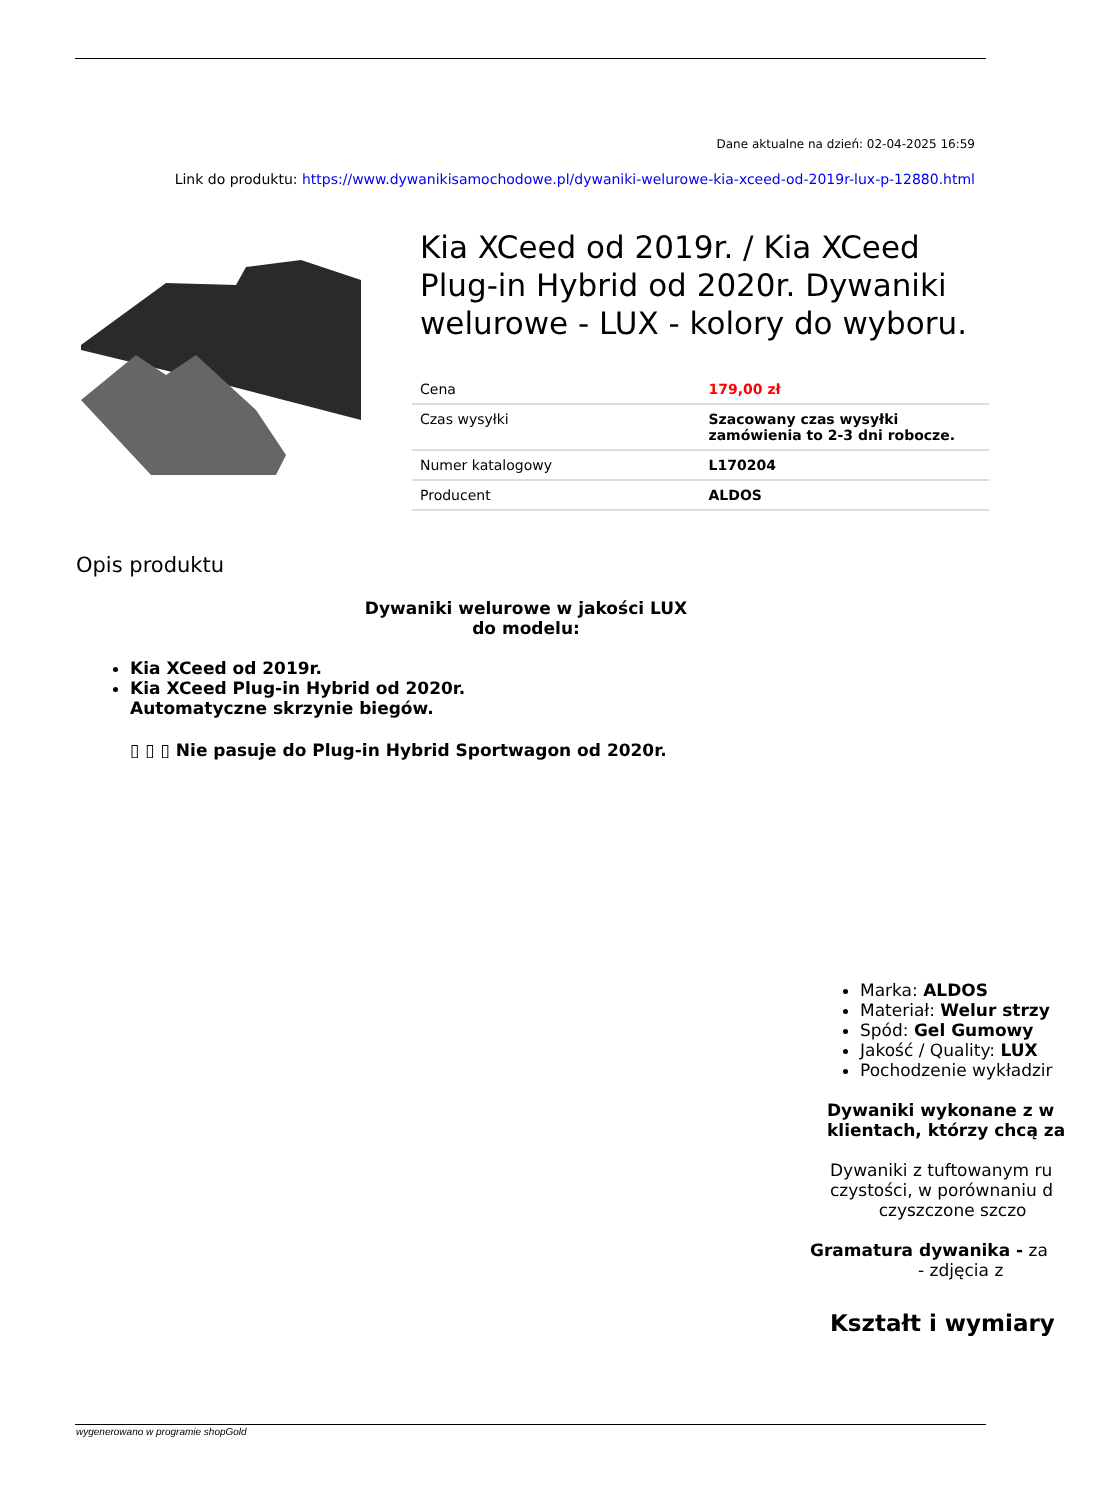Dane aktualne na dzień: 02-04-2025 16:59
Link do produktu: https://www.dywanikisamochodowe.pl/dywaniki-welurowe-kia-xceed-od-2019r-lux-p-12880.html
Kia XCeed od 2019r. / Kia XCeed Plug-in Hybrid od 2020r. Dywaniki welurowe - LUX - kolory do wyboru.
| Cena | 179,00 zł |
| Czas wysyłki | Szacowany czas wysyłki zamówienia to 2-3 dni robocze. |
| Numer katalogowy | L170204 |
| Producent | ALDOS |
Opis produktu
Dywaniki welurowe w jakości LUX
do modelu:
Kia XCeed od 2019r.
Kia XCeed Plug-in Hybrid od 2020r.
Automatyczne skrzynie biegów.
▯ ▯ ▯ Nie pasuje do Plug-in Hybrid Sportwagon od 2020r.
Marka: ALDOS
Materiał: Welur strzy
Spód: Gel Gumowy
Jakość / Quality: LUX
Pochodzenie wykładzir
Dywaniki wykonane z w
klientach, którzy chcą za
Dywaniki z tuftowanym ru
czystości, w porównaniu d
czyszczone szczo
Gramatura dywanika - za
- zdjęcia z
Kształt i wymiary
wygenerowano w programie shopGold